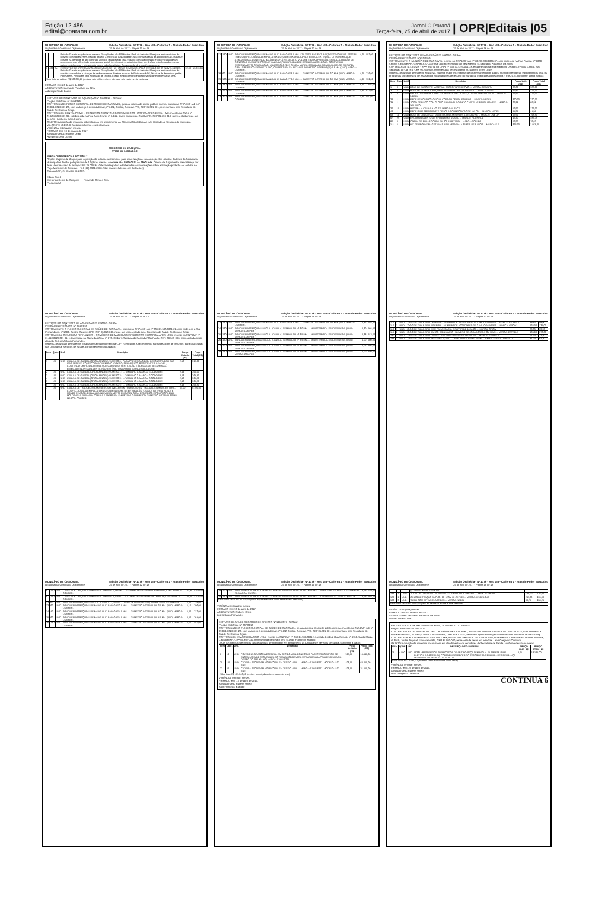Edição 12.486
edital@oparana.com.br
Jornal O Paraná
Terça-feira, 25 de abril de 2017
| OPR|Editais |05
MUNICÍPIO DE CASCAVEL
Órgão Oficial Certificado Digitalmente Edição Ordinária - Nº 1779 - Ano VIII - Caderno 1 - Atos do Poder Executivo
25 de abril de 2017 - Página 10 de 43
| | | | Período: Durante a vigência do contrato. Duração da Aula: 60 Minutos. Perfil do Instrutor: Planejar e realizar oficinas de convívio com adolescentes, visando garantir a integração das atividades aos objetivos gerais da socioeducação. Trabalhar o grafite na plenitude de seu conteúdo artístico, relacionando cada trabalho como a expressão e concretização de um pensamento que reflete toda uma estrutura social, incentivando o raciocínio crítico, a reflexão e relação da obra com a ruptura ao infracional e a inspiração para o trabalho artístico. Comprovação de experiência na área. | | |
| 8 | 432 | Ser | INSTRUTOR DE ARTESANATO - CRAS VOLANTE - 12 HORAS SEMANAIS - PELO PERÍODO DE 09 (NOVE) MESES. Período: Durante a vigência do contrato. Duração da Aula: 60 Minutos. Perfil do Instrutor: Planejar e realizar oficinas de convívio com adultos e crianças de ambos os sexos. Ensinar técnicas de Pintura em MDF, Técnicas de desenho a grafite, Papietagem, Pintura em Tela e Bordado de chinelo. Ensino médio completo e comprovação de experiência na área. | 32,00 | 13.824,00 |
| Valor total do aditivo: R$ 106.387,20 (cento e seis mil trezentos e oitenta e sete reais e vinte centavos) | | | | | |
FIRMADO EM: 20 de abril de 2017.
ASSINATURAS: Leonaldo Paranhos da Silva
Alda Ligia Niada Boeira
EXTRATO DO CONTRATO DE AQUISIÇÃO Nº 041/2017 – SESAU
Pregão Eletrônico nº 310/2016
CONTRATANTE: FUNDO MUNICIPAL DE SAÚDE DE CASCAVEL, pessoa jurídica de direito público interno, inscrito no CNPJ/MF sob o nº 09.051.532/0001-22, com endereço à Avenida Brasil, nº 7482, Centro, Cascavel/PR, CEP 85.801-001, representado pelo Secretário de Saúde Sr. Rubens Griep.
CONTRATADA: DENTAL PRIME – PRODUTOS ODONTOLÓGICOS MÉDICOS HOSPITALARES EIRELI - ME, inscrita no CNPJ nº 21.504.525/0001-34, estabelecida na Rua Anne Frank, nº 5.241, Bairro Boqueirão, Curitiba/PR, CEP 81.730-010, representada neste ato pelo Sr. Humberto Délio Donini.
OBJETO: Aquisição de materiais odontológicos em atendimento às Clínicas Odontológicas e às Unidades e Serviços do Município.
VALOR: R$ 18.170,00 (dezoito mil cento e setenta reais)
VIGÊNCIA: 04 (quatro) meses.
FIRMADO EM: 13 de março de 2017
ASSINATURAS: Rubens Griep
Humberto Délio Donini
MUNICÍPIO DE CASCAVEL
AVISO DE LICITAÇÃO
PREGÃO PRESENCIAL Nº 31/2017
Objeto: Registro de Preços para aquisição de baterias automotivas para manutenção e conservação dos veículos da Frota da Secretaria Municipal de Saúde, pelo período de 12 (doze) meses. Abertura dia: 09/05/2017 às 09h01min. Critério de Julgamento: Menor Preço por item. Valor máximo da licitação: R$ 29.001,84. O texto integral do edital e todas as informações sobre a licitação poderão ser obtidos no Paço Municipal de Cascavel - Tel: (45) 3321-2300. Site: cascavel.atende.net (licitações).
Cascavel/PR, 24 de abril de 2017.
Edson Zorek
Diretor do Depto de Compras Fernando Marcos Gea
Pregoeiro(a)
MUNICÍPIO DE CASCAVEL
Órgão Oficial Certificado Digitalmente Edição Ordinária - Nº 1779 - Ano VIII - Caderno 1 - Atos do Poder Executivo
25 de abril de 2017 - Página 11 de 43
EXTRATO DO CONTRATO DE AQUISIÇÃO Nº 72/2017– SESAU
PREGÃO ELETRÔNICO Nº 254/2016
CONTRATANTE: O FUNDO MUNICIPAL DE SAÚDE DE CASCAVEL, inscrito no CNPJ/MF sob nº 09.051.532/0001-22, com endereço à Rua Pernambuco, nº 1900, Centro, Cascavel/PR, CEP 85.810-021, neste ato representado pelo Secretário de Saúde Sr. Rubens Griep.
CONTRATADA: CIRURGICA FERNANDES – COMÉRCIO DE MATERIAIS CIRÚRGICOS E HOSPITALARES LTDA, inscrita no CNPJ/MF nº 61.418.042/0001-31, estabelecida na Alameda África, nº 570, Gleba Y, Santana do Parnaíba/São Paulo, CEP: 06.543-306, representada neste ato pelo Sr. Luiz Antonio Fernandes.
OBJETO: Aquisição de materiais hospitalares em atendimento à CAFI (Central de Abastecimento Farmacêutico e de Insumos) para distribuição nas Unidades e Serviços de Saúde, conforme descrição abaixo:
| Item | Qtde. | Und. | Descrição | Preço Unitário (R$) | Preço Total (R$) |
| --- | --- | --- | --- | --- | --- |
| 1 | 150 | UND | CÂNULA DE GUEDEL (OROFARÍNGEA) NÚMERO 0 - PARA PREVENÇÃO E/OU DESOBSTRUÇÃO DAS VIAS AÉREAS. CONFECCIONADA EM PVC ATÓXICO, SEMI-RÍGIDO, RESISTENTE E LAVÁVEL, CONTENDO ORIFÍCIO CENTRAL QUE GARANTA A VENTILAÇÃO E BORDAS DE SEGURANÇA. EMBALADA INDIVIDUALMENTE, NÃO ESTÉRIL. TAMANHO 0. MARCA: GOODCOME. | 2,10 | 315,00 |
| 2 | 150 | UND | CÂNULA DE GUEDEL (OROFARÍNGEA) NÚMERO 1 - ... TAMANHO 1. MARCA: GOODCOME. | 2,44 | 366,00 |
| 3 | 150 | UND | CÂNULA DE GUEDEL (OROFARÍNGEA) NÚMERO 2 - ... TAMANHO 2. MARCA: GOODCOME. | 2,43 | 364,50 |
| 4 | 150 | UND | CÂNULA DE GUEDEL (OROFARÍNGEA) NÚMERO 3 - ... TAMANHO 3. MARCA: GOODCOME. | 2,43 | 364,50 |
| 5 | 150 | UND | CÂNULA DE GUEDEL (OROFARÍNGEA) NÚMERO 4 - ... TAMANHO 4. MARCA: GOODCOME. | 2,43 | 364,50 |
| 6 | 150 | UND | CÂNULA DE GUEDEL (OROFARÍNGEA) NÚMERO 5 - ... TAMANHO 5. MARCA: GOODCOME. | 2,43 | 364,50 |
| 7 | 150 | UND | CÂNULA DE TRAQUEOSTOMIA DESCARTÁVEL 3,0 MM - PARA USO EM TRAQUEOSTOMIAS. ESTÉRIL, CONFECCIONADA EM PVC ATÓXICO, COM MANDRIL DE ENTUBAÇÃO, CANULA INTERNA, PLACA E FITA DE FIXAÇÃO. EMBALADA INDIVIDUALMENTE EM PAPEL GRAU CIRÚRGICO E POLIPROPILENO, MOLDÁVEL A FORMA DA CANULA E ABERTURA EM PÉTALA. CALIBRE DO DIÂMETRO INTERNO 3,0 MM. MARCA: COMPER. | 54,00 | 8.100,00 |
MUNICÍPIO DE CASCAVEL
Órgão Oficial Certificado Digitalmente Edição Ordinária - Nº 1779 - Ano VIII - Caderno 1 - Atos do Poder Executivo
25 de abril de 2017 - Página 12 de 43
| 8 | 150 | UND | CÂNULA DE TRAQUEOSTOMIA DESCARTÁVEL 4,00 MM - ... CALIBRE DO DIÂMETRO INTERNO 4,0 MM. MARCA: COMPER. | 37,80 | 5.670,00 |
| 9 | 150 | UND | CÂNULA DE TRAQUEOSTOMIA DESCARTÁVEL 5,0 MM - ... CALIBRE DO DIÂMETRO INTERNO 5,0 MM. MARCA: COMPER. | 31,50 | 4.725,00 |
| 12 | 60 | UND | SONDA ENDOTRAQUEAL MAGUIL (CÂNULA) 3,0 MM - ... DIÂMETRO INTERNO (DI) 3,0 MM. MARCA: COMPER. | 5,30 | 318,00 |
| 13 | 60 | UND | SONDA ENDOTRAQUEAL DE MANGUIL C/ BALÃO Nº 3.5 MM. ... DIÂMETRO INTERNO (DI) 3,5 MM. (UND) MARCA: COMPER. | 5,10 | 306,00 |
| 14 | 40 | UND | SONDA ENDOTRAQUEAL DE MANGUIL C/ BALÃO Nº 4.0 MM. ... DIÂMETRO INTERNO (DI) 4.0 MM. (UND) MARCA: COMPER. | 5,30 | 212,00 |
| 15 | 60 | UND | SONDA ENDOTRAQUEAL DE MANGUIL C/ BALÃO Nº 4.5 MM. ... DIÂMETRO INTERNO (DI) 4.5 MM. (UND) MARCA: COMPER. | 4,40 | 264,00 |
| 16 | 120 | UND | SONDA ENDOTRAQUEAL DE MANGUIL C/ BALÃO Nº 5.0 MM. ... DIÂMETRO INTERNO (DI) 5.0 MM. (UND) MARCA: COMPER. | 4,60 | 552,00 |
MUNICÍPIO DE CASCAVEL
Órgão Oficial Certificado Digitalmente Edição Ordinária - Nº 1779 - Ano VIII - Caderno 1 - Atos do Poder Executivo
25 de abril de 2017 - Página 13 de 43
| 17 | 120 | UND | SONDA ENDOTRAQUEAL DE MANGUIL C/ BALÃO Nº 5.5 MM. UTILIZADA NAS ENTUBAÇÕES TRAQUEAIS. ESTÉRIL. TUBO CONFECCIONADO EM PVC ATÓXICO, COM FAIXA RADIOPACA EM SUA EXTENSÃO, C/ EXTREMIDADE ATRAUMÁTICA, CONTENDO BALÃO INSUFLÁVEL DE ALTO VOLUME E BAIXA PRESSÃO, LIGADO AO BALÃO DE CONTROLE QUE DEVE POSSUIR VÁLVULA P/ GUARNIÇÃO DE SERINGA LUER LOQUE, CONSTANDO EXTERNAMENTE GRADUAÇÃO, NUMERAÇÃO (DI E CH) E A MARCA. EMBALADA INDIVIDUALMENTE EM PAPEL GRAU CIRÚRGICO E POLIETILENO, C/ ABERTURA EM PÉTALAS. DIÂMETRO INTERNO (DI) 5.5 MM. (UND) MARCA: COMPER. | 4,60 | 552,00 |
| 18 | 60 | UND | SONDA ENDOTRAQUEAL DE MANGUIL C/ BALÃO Nº 6.0 MM. ... DIÂMETRO INTERNO (DI) 6.0 MM. (UND) MARCA: COMPER. | 4,60 | 276,00 |
| 19 | 120 | UND | SONDA ENDOTRAQUEAL DE MANGUIL C/ BALÃO Nº 6.5 MM. ... DIÂMETRO INTERNO (DI) 6.5 MM. (UND) MARCA: COMPER. | 4,60 | 552,00 |
| 20 | 280 | UND | SONDA ENDOTRAQUEAL DE MANGUIL C/ BALÃO Nº 7.0 MM. ... DIÂMETRO INTERNO (DI) 7.0 MM. (UND) MARCA: COMPER. | 5,30 | 1.484,00 |
| 21 | 160 | UND | SONDA ENDOTRAQUEAL DE MANGUIL C/ BALÃO Nº 8.5 MM. ... DIÂMETRO INTERNO (DI) 8.5 MM. (UND) MARCA: COMPER. | 4,20 | 672,00 |
| 22 | 200 | UND | SONDA ENDOTRAQUEAL DE MANGUIL C/ BALÃO Nº 9.0 MM. ... DIÂMETRO INTERNO (DI) 9.0 MM. (UND) MARCA: COMPER. | 4,25 | 850,00 |
MUNICÍPIO DE CASCAVEL
Órgão Oficial Certificado Digitalmente Edição Ordinária - Nº 1779 - Ano VIII - Caderno 1 - Atos do Poder Executivo
25 de abril de 2017 - Página 14 de 43
| 23 | 120 | UND | SONDA ENDOTRAQUEAL DE MANGUIL C/ BALÃO Nº 9.5 MM. ... DIÂMETRO INTERNO (DI) 9.5 MM. (UND) MARCA: COMPER. | 4,86 | 583,20 |
| 24 | 120 | UND | SONDA ENDOTRAQUEAL MAGUIL (CÂNULA) SEM BALÃO Nº 2.0 MM. ... MINISTÉRIO DA SAÚDE/ANVISA. (UND) MARCA: COMPER. | 4,20 | 504,00 |
| 25 | 120 | UND | SONDA ENDOTRAQUEAL MAGUIL (CÂNULA) SEM BALÃO Nº 2.5 MM. ... MINISTÉRIO DA SAÚDE/ANVISA. (UND) MARCA: COMPER. | 4,28 | 513,60 |
| 26 | 150 | UND | SONDA ENDOTRAQUEAL MAGUIL (CÂNULA) SEM BALÃO Nº 3.5 MM. ... MINISTÉRIO DA SAÚDE/ANVISA. (UND) MARCA: COMPER. | 4,00 | 600,00 |
| 27 | 100 | UND | SONDA ENDOTRAQUEAL MAGUIL (CÂNULA) SEM BALÃO Nº 4.0 MM. ... MINISTÉRIO DA SAÚDE/ANVISA. (UND) MARCA: COMPER. | 4,05 | 405,00 |
| 28 | 120 | UND | SONDA ENDOTRAQUEAL MAGUIL (CÂNULA) SEM BALÃO Nº 4.5 MM. ... MINISTÉRIO DA SAÚDE/ANVISA. (UND) MARCA: COMPER. | 4,00 | 480,00 |
MUNICÍPIO DE CASCAVEL
Órgão Oficial Certificado Digitalmente Edição Ordinária - Nº 1779 - Ano VIII - Caderno 1 - Atos do Poder Executivo
25 de abril de 2017 - Página 15 de 43
| 29 | 100 | UND | SONDA VESICAL DE FOLEY Nº 20 - PARA SONDAGEM VESICAL DE DEMORA. ... ABERTURA EM PÉTALA. CALIBRE Nº 20. MARCA: RUSCH. | 3,79 | 379,00 |
| 30 | 150 | UND | SONDA VESICAL DE FOLEY Nº 22 - PARA SONDAGEM VESICAL DE DEMORA. ... CALIBRE Nº 22. MARCA: RUSCH. | 3,79 | 568,50 |
| Valor Total Geral: R$ 30.705,30 (trinta mil, setecentos e cinco reais e trinta centavos) | | | | | |
VIGÊNCIA: 04(quatro) meses.
FIRMADO EM: 10 de abril de 2017.
ASSINATURAS: Rubens Griep
Luiz Antonio Fernandes
EXTRATO DA ATA DE REGISTRO DE PREÇOS Nº 121/2017 - SESAU
Pregão Eletrônico Nº 307/2016
CONTRATANTE: O FUNDO MUNICIPAL DE SAÚDE DE CASCAVEL, pessoa jurídica de direito público interno, inscrito no CNPJ/MF sob nº 09.051.532/0001-22, com endereço à Avenida Brasil, nº 7482, Centro, Cascavel/PR, CEP 85.801-001, representado pelo Secretário de Saúde Sr. Rubens Griep.
CONTRATADA: IRMÃOS BRAGGIO LTDA, inscrita no CNPJ/MF nº 04.814.900/0001-14, estabelecida à Rua Cuiabá, nº 4150, Santa Maria, Cascavel/PR, CEP 85.802-030, representada neste ato pelo Sr. Aldir Francisco Braggio.
OBJETO: Registro de preços para Aquisição de mobiliário em atendimento às Unidades e Serviços de Saúde, conforme a baixo:
| Item | Qtde. | Und. | Descrição | Preço Unitário (R$) | Preço Total (R$) |
| --- | --- | --- | --- | --- | --- |
| 6 | 16 | UND | POLTRONA GIRATÓRIA ESPECIAL EM TECIDO VINIL CONFORME PARECER DO SETOR DE ENGENHARIA DE SEGURANÇA DO TRABALHO (DEVERÁ SER APORVADA PELA ENGENHARIA DE SEG.DO TRABALHO) MARCA: CAVALETTI. | 965,00 | 15.440,00 |
| 20 | 150 | UND | CADEIRA SECRETÁRIA GIRATÓRIA EM TECIDO VINIL ... MARCA: CAVALETTI / MODELO 4103 SRE. | 429,00 | 64.350,00 |
| 22 | 50 | UND | CADEIRA SECRETÁRIA GIRATÓRIA EM TECIDO VINIL ... MARCA: CAVALETTI / MODELO 4103 SRE. | 429,00 | 21.450,00 |
| Valor total: R$ 101.240,00 (cento e um mil, duzentos e quarenta reais) | | | | | |
VIGÊNCIA: 08 (oito) meses.
FIRMADO EM: 13 de abril de 2017.
ASSINATURA: Rubens Griep
Aldir Francisco Braggio
MUNICÍPIO DE CASCAVEL
Órgão Oficial Certificado Digitalmente Edição Ordinária - Nº 1779 - Ano VIII - Caderno 1 - Atos do Poder Executivo
25 de abril de 2017 - Página 16 de 43
EXTRATO DO CONTRATO DE AQUISIÇÃO Nº 64/2017– SESAU
PREGÃO ELETRÔNICO Nº299/2016
CONTRATANTE: O MUNICÍPIO DE CASCAVEL, inscrito no CNPJ/MF sob nº 76.208.867/0001-07, com endereço na Rua Paraná, nº 5000, Centro, Cascavel/PR, CEP 85.810-011 neste ato representado por seu Prefeito Sr. Leonaldo Paranhos Da Silva.
CONTRATADA: N.T. LUIZE - EPP, inscrita no CNPJ nº 93.577.427/0001-38, estabelecida na Rua Marechal Deodoro, nº 570, Centro, São Sebastião do Caí /RS, CEP 95.760-000, representada neste ato pelo Sr. Nathan Torres Luize.
OBJETO: Aquisição de material educativo, material esportivo, material de processamento de dados, mobiliário em geral, equipamentos para os programas da Secretaria de Assistência Social através de recurso do Fundo da Infância e Adolescência – FIA 2015, conforme tabela abaixo:
| Item | Qtde | Unid | Descrição | Preço Unit. (R$) | Preço Total (R$) |
| --- | --- | --- | --- | --- | --- |
| 1 | 6 | UND | BOLA DE BASQUETE MATERIAL: MICROFIBRA DE PVC; ... MARCA: PENALTY | 98,00 | 588,00 |
| 2 | 3 | UND | BOLA DE VOLEIBOL PEQUENA TAMANHO OFICIAL INFANTIL ... MARCA: NEDEL | 57,80 | 173,40 |
| 3 | 2 | UND | REDES DE VOLEIBOL OFICIAL 2 FAIXAS NYLON DE 2,0 DE ALTA RESISTÊNCIA ... MARCA: NEDEL | 66,50 | 133,00 |
| 22 | 1 | UND | REDE DE VOLEIBOL OFICIAL CORDÃO DE POLIETILENO ... MARCA: NEDEL | 230,00 | 230,00 |
| 29 | 1 | UND | JOGO DE BINGO COM GLOBO À MANIVELA COM 20 CARTELAS REUTILIZÁVEIS ... MARCA: XALINGO | 69,88 | 69,88 |
| 36 | 10 | UND | BATERIA ALCALINA 9 VOLTS. MARCA: ALFACEL | 13,90 | 139,00 |
| 43 | 1 | UND | REDE PARA TRANSPORTE DE BOLAS COMPOSIÇÃO DE NYLON ... MARCA: NEDEL | 44,95 | 44,95 |
| 63 | 11 | UND | BOLA DE GINÁSTICA - DIÂMETRO 65 CM SUPORTA ATÉ 300 KG ... MARCA: LIVE UP | 69,90 | 768,90 |
| 67 | 25 | UND | ENCORDOAMENTO DE NYLON PARA VIOLÃO ... MARCA: ROUXINOL | 19,43 | 485,75 |
| 80 | 4 | UND | CORDA DE PULAR CORDA EM POLIURETANO ... MARCA: TOP RIO | 19,90 | 79,60 |
| 111 | 5 | UND | KIT DE PROVAS PIAGETIANAS. FAIXA ETÁRIA: A PARTIR DE 5 ANOS ... MARCA: E.F. | 395,00 | 1.975,00 |
MUNICÍPIO DE CASCAVEL
Órgão Oficial Certificado Digitalmente Edição Ordinária - Nº 1779 - Ano VIII - Caderno 1 - Atos do Poder Executivo
25 de abril de 2017 - Página 17 de 43
| 116 | 1 | UND | JOGO DE TABULEIRO DETETIVE - NÚMERO DE JOGADORES:DE 3 A 8 JOGADORES ... MARCA: ESTRELA | 88,90 | 88,90 |
| 117 | 1 | UND | JOGO DE TABULEIRO INTERPOL - NÚMERO DE JOGADORES:DE 2 A 4 JOGADORES ... MARCA: GROW | 135,00 | 135,00 |
| 118 | 1 | UND | JOGO DE TABULEIRO WAR FAIXA ETÁRIA: A PARTIR DE 10 ANOS ... MARCA: GROW | 89,99 | 89,99 |
| 119 | 2 | UND | JOGO DE TABULEIRO BANCO IMOBILIÁRIO - NÚMERO DE JOGADORES:2 OU MAIS ... MARCA: ESTRELA | 135,00 | 270,00 |
| 120 | 1 | UND | JOGO DE TABULEIRO CARA A CARA - INFORMAÇÕES TÉCNICAS ... MARCA: ESTRELA | 71,40 | 71,40 |
| 122 | 1 | UND | JOGO DE TABULEIRO IMAGEM E AÇÃO - CONTEÚDO DA EMBALAGEM ... EMBALAGEM C/ PRODUTO | 81,20 | 81,20 |
MUNICÍPIO DE CASCAVEL
Órgão Oficial Certificado Digitalmente Edição Ordinária - Nº 1779 - Ano VIII - Caderno 1 - Atos do Poder Executivo
25 de abril de 2017 - Página 18 de 43
| | | | (KG)667G. MARCA: GROW | | |
| 124 | 1 | UND | JOGO DE TABULEIRO ACADEMIA - O JOGO DO DICIONÁRIO ... MARCA: GROW | 135,00 | 135,00 |
| 129 | 1 | UND | CINTO DE TRAÇÃO DUPLO - 68 - COM 02 CINTOS ... MARCA: KNOCKOUT | 245,00 | 245,00 |
| 132 | 3 | UND | TUBO COM 3 FITAS ELÁSTICAS ... MARCA: NEDEL | 68,75 | 206,25 |
| Valor Total Geral: R$ 6.010,22 (seis mil dez reais e vinte e dois centavos) | | | | | |
VIGÊNCIA: 07(sete) meses.
FIRMADO EM: 03 de abril de 2017.
ASSINATURAS: Leonaldo Paranhos Da Silva
Nathan Torres Luize
EXTRATO DA ATA DE REGISTRO DE PREÇOS Nº 085/2017 - SESAU
Pregão Eletrônico Nº 292/2016
CONTRATANTE: O FUNDO MUNICIPAL DE SAÚDE DE CASCAVEL, inscrito no CNPJ/MF sob nº 09.051.532/0001-22, com endereço à Rua Pernambuco, nº 1900, Centro, Cascavel /PR, CEP 85.810-021, neste ato representado pelo Secretário de Saúde Sr. Rubens Griep.
CONTRATADA: POLLO HOSPITALAR LTDA - EPP, inscrita no CNPJ nº 09.204.127/0001-05, estabelecida à Avenida Rio Grande do Norte, nº 3919, Jardim Tropical, Umuarama/PR, CEP 87.503-000, representada neste ato pela Sra. Lenir Greganini Carmona.
OBJETO: Aquisição de materiais hospitalares em atendimento aos servidores da Secretaria de Saúde, conforme descrição abaixo.
| ITEM | QTDE | UND | DESCRIÇÃO DO MATERIAL | PREÇO UNIT. R$ | PREÇO TOTAL R$ |
| --- | --- | --- | --- | --- | --- |
| 19 | 4.500 | UND | 59321 - RESPIRADOR PURIFICADOR DE AR TIPO PEÇA SEMIFACIAL FILTRANTE PARA PARTÍCULAS (PFF2-VO), CONFORME PARECER DO SETOR DE ENGENHARIA DE SEGURANÇA DO TRABALHO. MARCA: DELTA PLUS | 2,71 | 12.195,00 |
| Valor Total: R$ 12.195,00 (doze mil cento e noventa e cinco reais) | | | | | |
VIGÊNCIA: 07(sete) meses.
FIRMADO EM: 10 de abril de 2017.
ASSINATURA: Rubens Griep
Lenir Greganini Carmona
CONTINUA 6